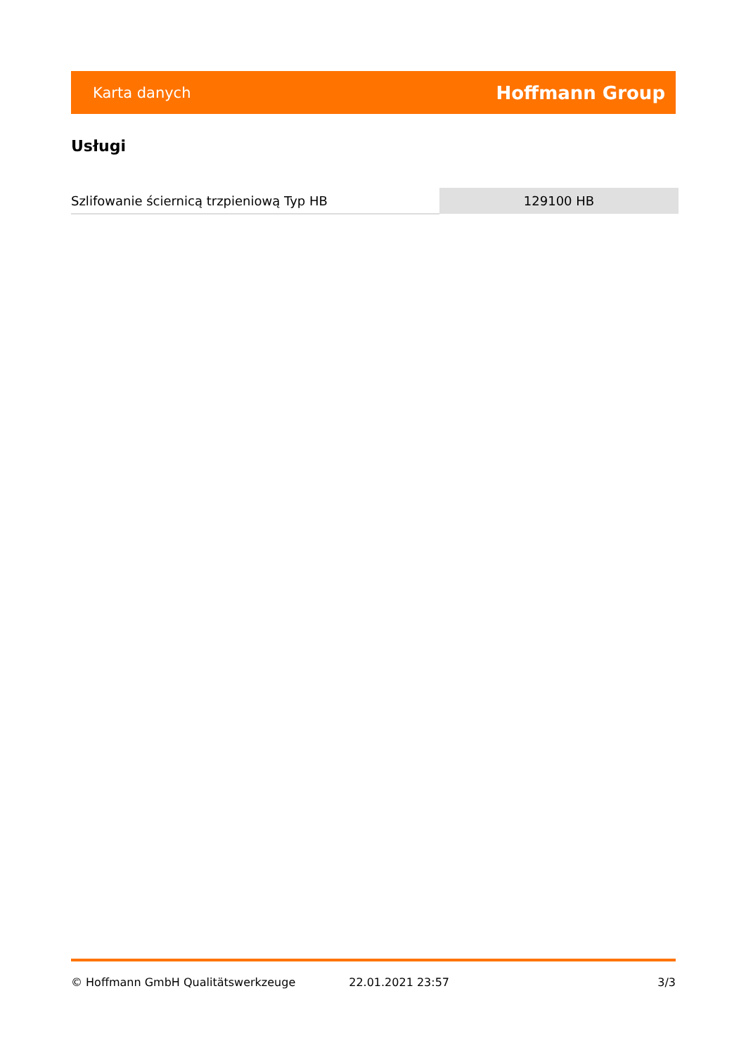Karta danych Hoffmann Group
Usługi
| Szlifowanie ściernicą trzpieniową Typ HB | 129100 HB |
© Hoffmann GmbH Qualitätswerkzeuge 22.01.2021 23:57 3/3